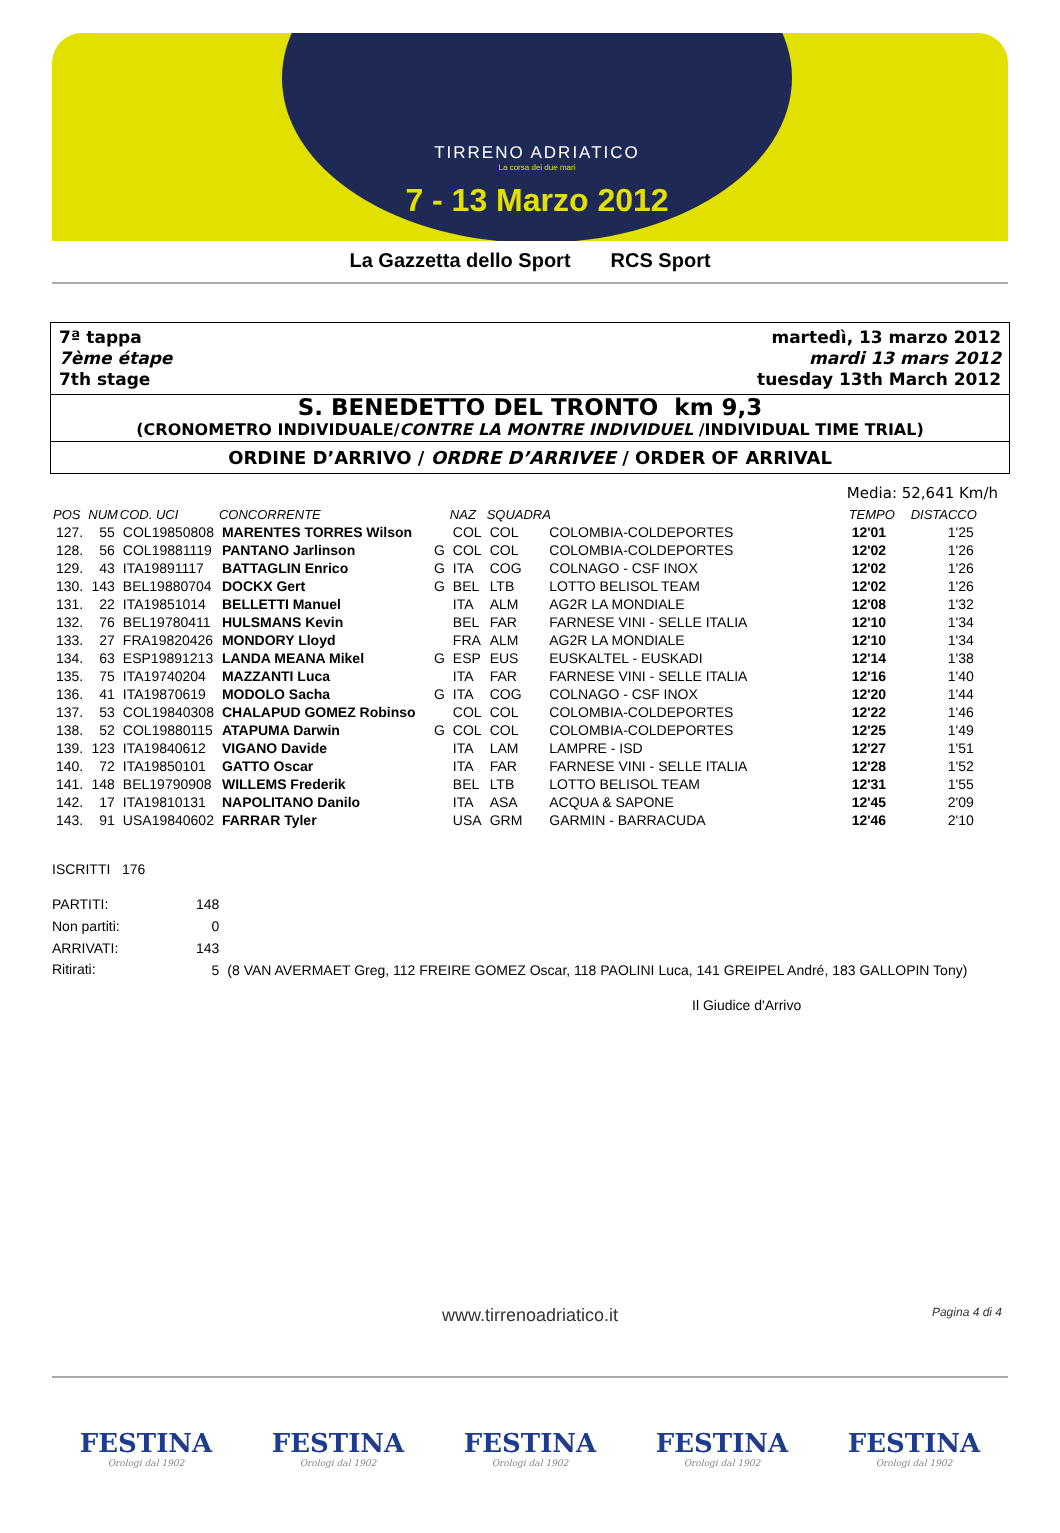TIRRENO ADRIATICO
La corsa dei due mari
7 - 13 Marzo 2012
La Gazzetta dello Sport RCS Sport
7ª tappa
7ème étape
7th stage
martedì, 13 marzo 2012
mardi 13 mars 2012
tuesday 13th March 2012
S. BENEDETTO DEL TRONTO km 9,3
(CRONOMETRO INDIVIDUALE/CONTRE LA MONTRE INDIVIDUEL /INDIVIDUAL TIME TRIAL)
ORDINE D’ARRIVO / ORDRE D’ARRIVEE / ORDER OF ARRIVAL
Media: 52,641 Km/h
| POS | NUM | COD. UCI | CONCORRENTE | | NAZ | SQUADRA | | TEMPO | DISTACCO |
| --- | --- | --- | --- | --- | --- | --- | --- | --- | --- |
| 127. | 55 | COL19850808 | MARENTES TORRES Wilson | | COL | COL | COLOMBIA-COLDEPORTES | 12'01 | 1'25 |
| 128. | 56 | COL19881119 | PANTANO Jarlinson | G | COL | COL | COLOMBIA-COLDEPORTES | 12'02 | 1'26 |
| 129. | 43 | ITA19891117 | BATTAGLIN Enrico | G | ITA | COG | COLNAGO - CSF INOX | 12'02 | 1'26 |
| 130. | 143 | BEL19880704 | DOCKX Gert | G | BEL | LTB | LOTTO BELISOL TEAM | 12'02 | 1'26 |
| 131. | 22 | ITA19851014 | BELLETTI Manuel | | ITA | ALM | AG2R LA MONDIALE | 12'08 | 1'32 |
| 132. | 76 | BEL19780411 | HULSMANS Kevin | | BEL | FAR | FARNESE VINI - SELLE ITALIA | 12'10 | 1'34 |
| 133. | 27 | FRA19820426 | MONDORY Lloyd | | FRA | ALM | AG2R LA MONDIALE | 12'10 | 1'34 |
| 134. | 63 | ESP19891213 | LANDA MEANA Mikel | G | ESP | EUS | EUSKALTEL - EUSKADI | 12'14 | 1'38 |
| 135. | 75 | ITA19740204 | MAZZANTI Luca | | ITA | FAR | FARNESE VINI - SELLE ITALIA | 12'16 | 1'40 |
| 136. | 41 | ITA19870619 | MODOLO Sacha | G | ITA | COG | COLNAGO - CSF INOX | 12'20 | 1'44 |
| 137. | 53 | COL19840308 | CHALAPUD GOMEZ Robinso | | COL | COL | COLOMBIA-COLDEPORTES | 12'22 | 1'46 |
| 138. | 52 | COL19880115 | ATAPUMA Darwin | G | COL | COL | COLOMBIA-COLDEPORTES | 12'25 | 1'49 |
| 139. | 123 | ITA19840612 | VIGANO Davide | | ITA | LAM | LAMPRE - ISD | 12'27 | 1'51 |
| 140. | 72 | ITA19850101 | GATTO Oscar | | ITA | FAR | FARNESE VINI - SELLE ITALIA | 12'28 | 1'52 |
| 141. | 148 | BEL19790908 | WILLEMS Frederik | | BEL | LTB | LOTTO BELISOL TEAM | 12'31 | 1'55 |
| 142. | 17 | ITA19810131 | NAPOLITANO Danilo | | ITA | ASA | ACQUA & SAPONE | 12'45 | 2'09 |
| 143. | 91 | USA19840602 | FARRAR Tyler | | USA | GRM | GARMIN - BARRACUDA | 12'46 | 2'10 |
ISCRITTI 176
| PARTITI: | 148 | |
| Non partiti: | 0 | |
| ARRIVATI: | 143 | |
| Ritirati: | 5 | (8 VAN AVERMAET Greg, 112 FREIRE GOMEZ Oscar, 118 PAOLINI Luca, 141 GREIPEL André, 183 GALLOPIN Tony) |
Il Giudice d'Arrivo
www.tirrenoadriatico.it Pagina 4 di 4
FESTINA
Orologi dal 1902
FESTINA
Orologi dal 1902
FESTINA
Orologi dal 1902
FESTINA
Orologi dal 1902
FESTINA
Orologi dal 1902